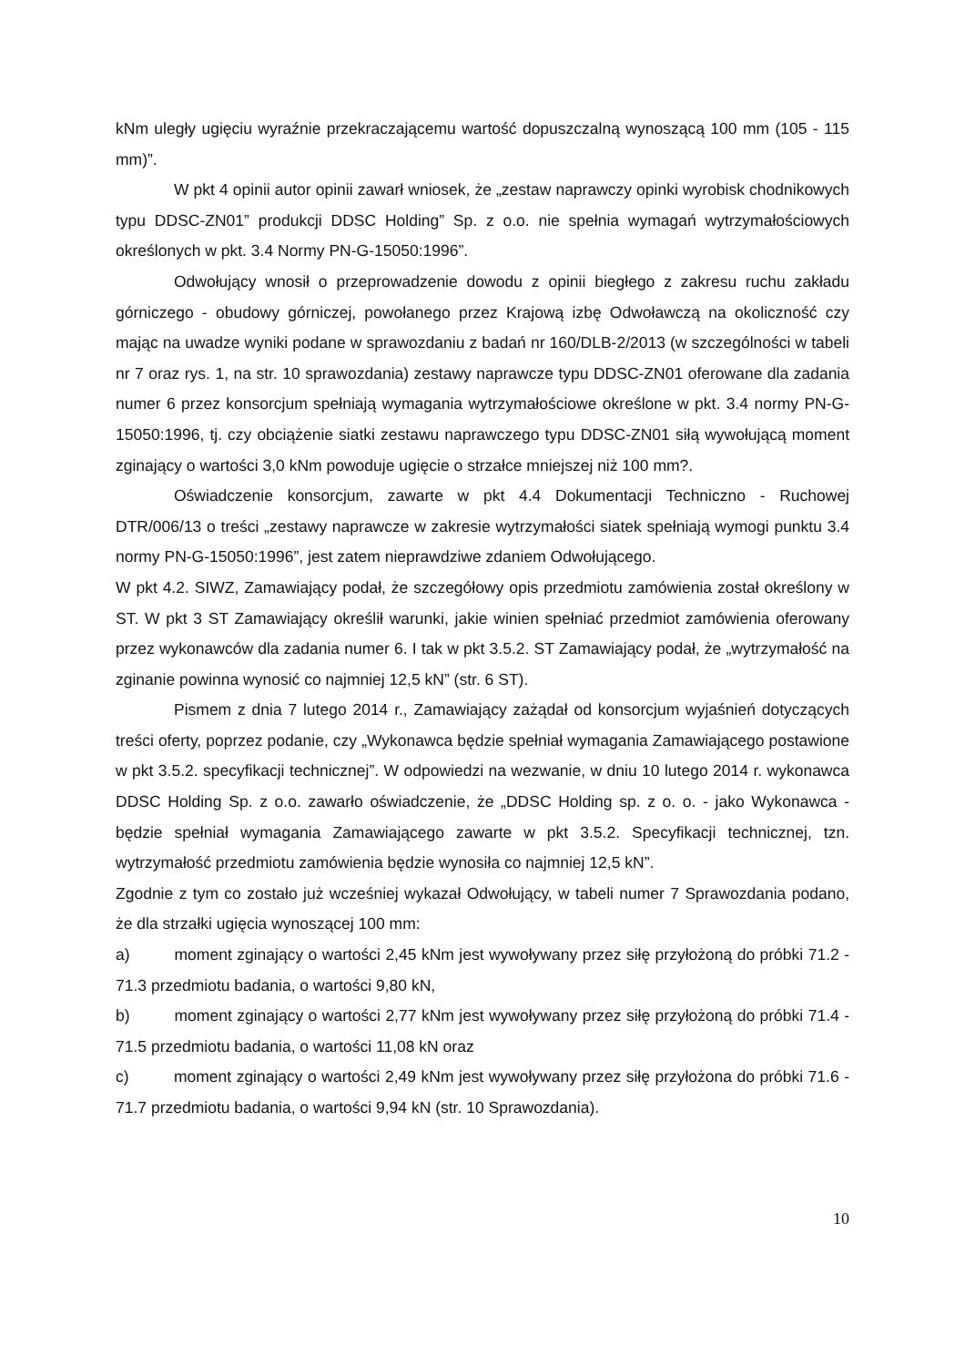kNm uległy ugięciu wyraźnie przekraczającemu wartość dopuszczalną wynoszącą 100 mm (105 - 115 mm)”.
W pkt 4 opinii autor opinii zawarł wniosek, że „zestaw naprawczy opinki wyrobisk chodnikowych typu DDSC-ZN01” produkcji DDSC Holding” Sp. z o.o. nie spełnia wymagań wytrzymałościowych określonych w pkt. 3.4 Normy PN-G-15050:1996”.
Odwołujący wnosił o przeprowadzenie dowodu z opinii biegłego z zakresu ruchu zakładu górniczego - obudowy górniczej, powołanego przez Krajową izbę Odwoławczą na okoliczność czy mając na uwadze wyniki podane w sprawozdaniu z badań nr 160/DLB-2/2013 (w szczególności w tabeli nr 7 oraz rys. 1, na str. 10 sprawozdania) zestawy naprawcze typu DDSC-ZN01 oferowane dla zadania numer 6 przez konsorcjum spełniają wymagania wytrzymałościowe określone w pkt. 3.4 normy PN-G-15050:1996, tj. czy obciążenie siatki zestawu naprawczego typu DDSC-ZN01 siłą wywołującą moment zginający o wartości 3,0 kNm powoduje ugięcie o strzałce mniejszej niż 100 mm?.
Oświadczenie konsorcjum, zawarte w pkt 4.4 Dokumentacji Techniczno - Ruchowej DTR/006/13 o treści „zestawy naprawcze w zakresie wytrzymałości siatek spełniają wymogi punktu 3.4 normy PN-G-15050:1996”, jest zatem nieprawdziwe zdaniem Odwołującego.
W pkt 4.2. SIWZ, Zamawiający podał, że szczegółowy opis przedmiotu zamówienia został określony w ST. W pkt 3 ST Zamawiający określił warunki, jakie winien spełniać przedmiot zamówienia oferowany przez wykonawców dla zadania numer 6. I tak w pkt 3.5.2. ST Zamawiający podał, że „wytrzymałość na zginanie powinna wynosić co najmniej 12,5 kN” (str. 6 ST).
Pismem z dnia 7 lutego 2014 r., Zamawiający zażądał od konsorcjum wyjaśnień dotyczących treści oferty, poprzez podanie, czy „Wykonawca będzie spełniał wymagania Zamawiającego postawione w pkt 3.5.2. specyfikacji technicznej”. W odpowiedzi na wezwanie, w dniu 10 lutego 2014 r. wykonawca DDSC Holding Sp. z o.o. zawarło oświadczenie, że „DDSC Holding sp. z o. o. - jako Wykonawca - będzie spełniał wymagania Zamawiającego zawarte w pkt 3.5.2. Specyfikacji technicznej, tzn. wytrzymałość przedmiotu zamówienia będzie wynosiła co najmniej 12,5 kN”.
Zgodnie z tym co zostało już wcześniej wykazał Odwołujący, w tabeli numer 7 Sprawozdania podano, że dla strzałki ugięcia wynoszącej 100 mm:
a) moment zginający o wartości 2,45 kNm jest wywoływany przez siłę przyłożoną do próbki 71.2 - 71.3 przedmiotu badania, o wartości 9,80 kN,
b) moment zginający o wartości 2,77 kNm jest wywoływany przez siłę przyłożoną do próbki 71.4 - 71.5 przedmiotu badania, o wartości 11,08 kN oraz
c) moment zginający o wartości 2,49 kNm jest wywoływany przez siłę przyłożona do próbki 71.6 - 71.7 przedmiotu badania, o wartości 9,94 kN (str. 10 Sprawozdania).
10